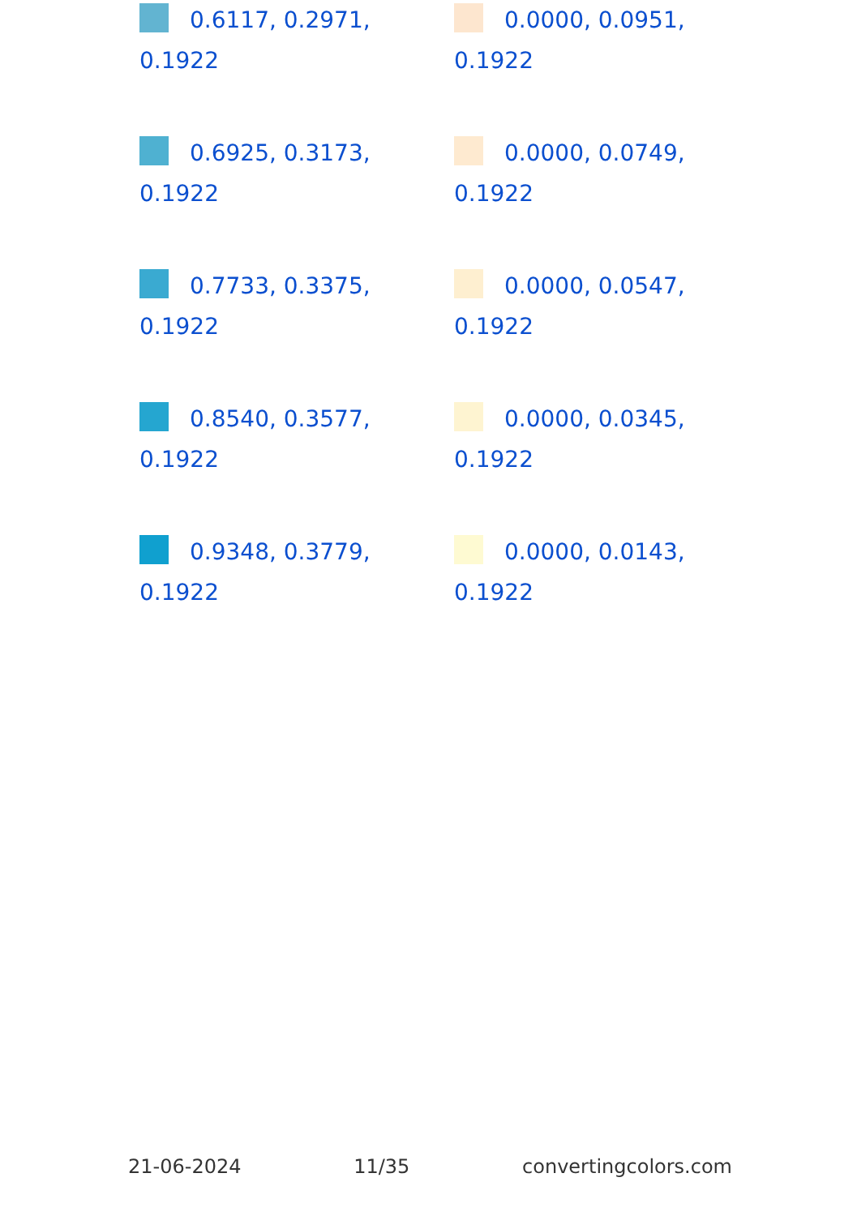0.6117, 0.2971, 0.1922 0.0000, 0.0951, 0.1922
0.6925, 0.3173, 0.1922 0.0000, 0.0749, 0.1922
0.7733, 0.3375, 0.1922 0.0000, 0.0547, 0.1922
0.8540, 0.3577, 0.1922 0.0000, 0.0345, 0.1922
0.9348, 0.3779, 0.1922 0.0000, 0.0143, 0.1922
21-06-2024 11/35 convertingcolors.com